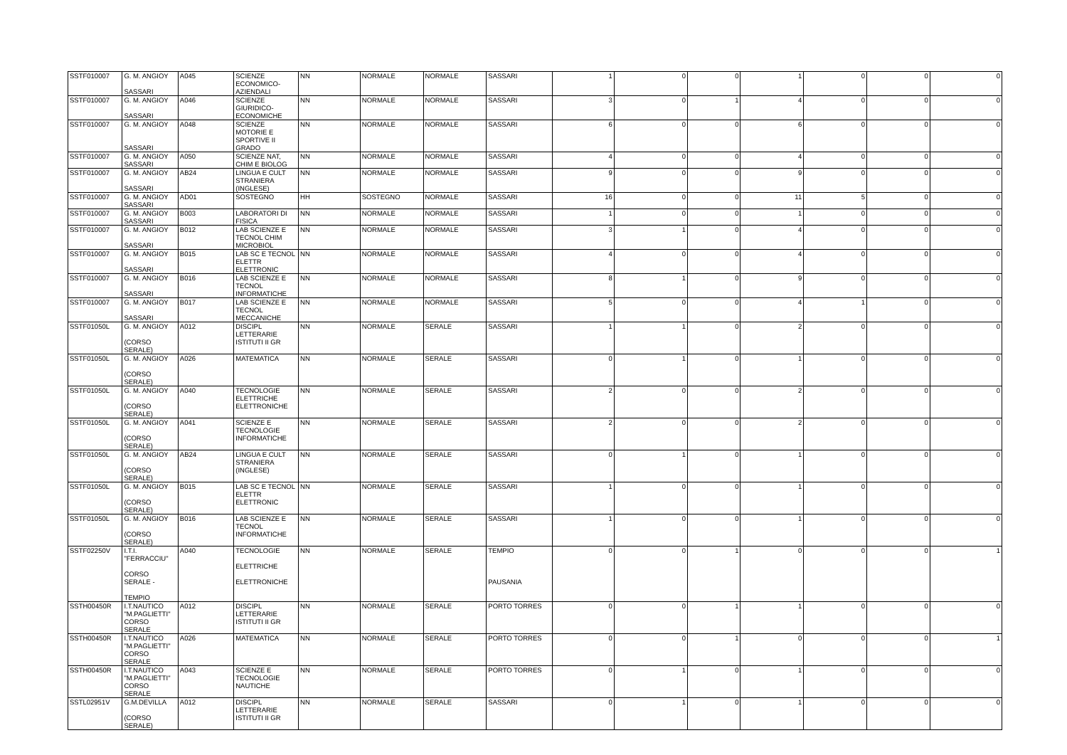| SSTF010007 | G. M. ANGIOY SASSARI | A045 | SCIENZE ECONOMICO-AZIENDALI | NN | NORMALE | NORMALE | SASSARI | 1 | 0 | 0 | 1 | 0 | 0 | 0 |
| SSTF010007 | G. M. ANGIOY SASSARI | A046 | SCIENZE GIURIDICO-ECONOMICHE | NN | NORMALE | NORMALE | SASSARI | 3 | 0 | 1 | 4 | 0 | 0 | 0 |
| SSTF010007 | G. M. ANGIOY SASSARI | A048 | SCIENZE MOTORIE E SPORTIVE II GRADO | NN | NORMALE | NORMALE | SASSARI | 6 | 0 | 0 | 6 | 0 | 0 | 0 |
| SSTF010007 | G. M. ANGIOY SASSARI | A050 | SCIENZE NAT, CHIM E BIOLOG | NN | NORMALE | NORMALE | SASSARI | 4 | 0 | 0 | 4 | 0 | 0 | 0 |
| SSTF010007 | G. M. ANGIOY SASSARI | AB24 | LINGUA E CULT STRANIERA (INGLESE) | NN | NORMALE | NORMALE | SASSARI | 9 | 0 | 0 | 9 | 0 | 0 | 0 |
| SSTF010007 | G. M. ANGIOY SASSARI | AD01 | SOSTEGNO | HH | SOSTEGNO | NORMALE | SASSARI | 16 | 0 | 0 | 11 | 5 | 0 | 0 |
| SSTF010007 | G. M. ANGIOY SASSARI | B003 | LABORATORI DI FISICA | NN | NORMALE | NORMALE | SASSARI | 1 | 0 | 0 | 1 | 0 | 0 | 0 |
| SSTF010007 | G. M. ANGIOY SASSARI | B012 | LAB SCIENZE E TECNOL CHIM MICROBIOL | NN | NORMALE | NORMALE | SASSARI | 3 | 1 | 0 | 4 | 0 | 0 | 0 |
| SSTF010007 | G. M. ANGIOY SASSARI | B015 | LAB SC E TECNOL ELETTR ELETTRONIC | NN | NORMALE | NORMALE | SASSARI | 4 | 0 | 0 | 4 | 0 | 0 | 0 |
| SSTF010007 | G. M. ANGIOY SASSARI | B016 | LAB SCIENZE E TECNOL INFORMATICHE | NN | NORMALE | NORMALE | SASSARI | 8 | 1 | 0 | 9 | 0 | 0 | 0 |
| SSTF010007 | G. M. ANGIOY SASSARI | B017 | LAB SCIENZE E TECNOL MECCANICHE | NN | NORMALE | NORMALE | SASSARI | 5 | 0 | 0 | 4 | 1 | 0 | 0 |
| SSTF01050L | G. M. ANGIOY (CORSO SERALE) | A012 | DISCIPL LETTERARIE ISTITUTI II GR | NN | NORMALE | SERALE | SASSARI | 1 | 1 | 0 | 2 | 0 | 0 | 0 |
| SSTF01050L | G. M. ANGIOY (CORSO SERALE) | A026 | MATEMATICA | NN | NORMALE | SERALE | SASSARI | 0 | 1 | 0 | 1 | 0 | 0 | 0 |
| SSTF01050L | G. M. ANGIOY (CORSO SERALE) | A040 | TECNOLOGIE ELETTRICHE ELETTRONICHE | NN | NORMALE | SERALE | SASSARI | 2 | 0 | 0 | 2 | 0 | 0 | 0 |
| SSTF01050L | G. M. ANGIOY (CORSO SERALE) | A041 | SCIENZE E TECNOLOGIE INFORMATICHE | NN | NORMALE | SERALE | SASSARI | 2 | 0 | 0 | 2 | 0 | 0 | 0 |
| SSTF01050L | G. M. ANGIOY (CORSO SERALE) | AB24 | LINGUA E CULT STRANIERA (INGLESE) | NN | NORMALE | SERALE | SASSARI | 0 | 1 | 0 | 1 | 0 | 0 | 0 |
| SSTF01050L | G. M. ANGIOY (CORSO SERALE) | B015 | LAB SC E TECNOL ELETTR ELETTRONIC | NN | NORMALE | SERALE | SASSARI | 1 | 0 | 0 | 1 | 0 | 0 | 0 |
| SSTF01050L | G. M. ANGIOY (CORSO SERALE) | B016 | LAB SCIENZE E TECNOL INFORMATICHE | NN | NORMALE | SERALE | SASSARI | 1 | 0 | 0 | 1 | 0 | 0 | 0 |
| SSTF02250V | I.T.I. "FERRACCIU" CORSO SERALE - TEMPIO | A040 | TECNOLOGIE ELETTRICHE ELETTRONICHE | NN | NORMALE | SERALE | TEMPIO PAUSANIA | 0 | 0 | 1 | 0 | 0 | 0 | 1 |
| SSTH00450R | I.T.NAUTICO "M.PAGLIETTI" CORSO SERALE | A012 | DISCIPL LETTERARIE ISTITUTI II GR | NN | NORMALE | SERALE | PORTO TORRES | 0 | 0 | 1 | 1 | 0 | 0 | 0 |
| SSTH00450R | I.T.NAUTICO "M.PAGLIETTI" CORSO SERALE | A026 | MATEMATICA | NN | NORMALE | SERALE | PORTO TORRES | 0 | 0 | 1 | 0 | 0 | 0 | 1 |
| SSTH00450R | I.T.NAUTICO "M.PAGLIETTI" CORSO SERALE | A043 | SCIENZE E TECNOLOGIE NAUTICHE | NN | NORMALE | SERALE | PORTO TORRES | 0 | 1 | 0 | 1 | 0 | 0 | 0 |
| SSTL02951V | G.M.DEVILLA (CORSO SERALE) | A012 | DISCIPL LETTERARIE ISTITUTI II GR | NN | NORMALE | SERALE | SASSARI | 0 | 1 | 0 | 1 | 0 | 0 | 0 |